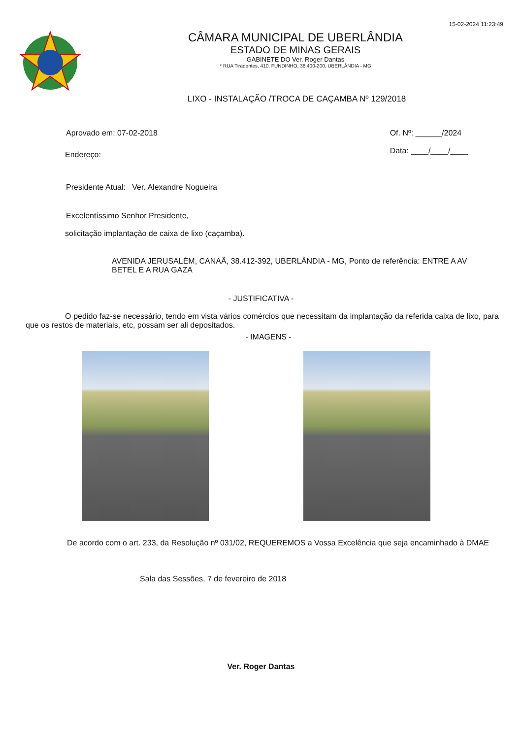15-02-2024 11:23:49
CÂMARA MUNICIPAL DE UBERLÂNDIA
ESTADO DE MINAS GERAIS
GABINETE DO Ver. Roger Dantas
* RUA Tiradentes, 410, FUNDINHO, 38.400-200, UBERLÂNDIA - MG
LIXO - INSTALAÇÃO /TROCA DE CAÇAMBA Nº 129/2018
Aprovado em: 07-02-2018 Of. Nº: ______/2024
Data: ____/____/____
Endereço:
Presidente Atual: Ver. Alexandre Nogueira
Excelentíssimo Senhor Presidente,
solicitação implantação de caixa de lixo (caçamba).
AVENIDA JERUSALÉM, CANAÃ, 38.412-392, UBERLÂNDIA - MG, Ponto de referência: ENTRE A AV BETEL E A RUA GAZA
- JUSTIFICATIVA -
O pedido faz-se necessário, tendo em vista vários comércios que necessitam da implantação da referida caixa de lixo, para que os restos de materiais, etc, possam ser ali depositados.
- IMAGENS -
De acordo com o art. 233, da Resolução nº 031/02, REQUEREMOS a Vossa Excelência que seja encaminhado à DMAE
Sala das Sessões, 7 de fevereiro de 2018
Ver. Roger Dantas